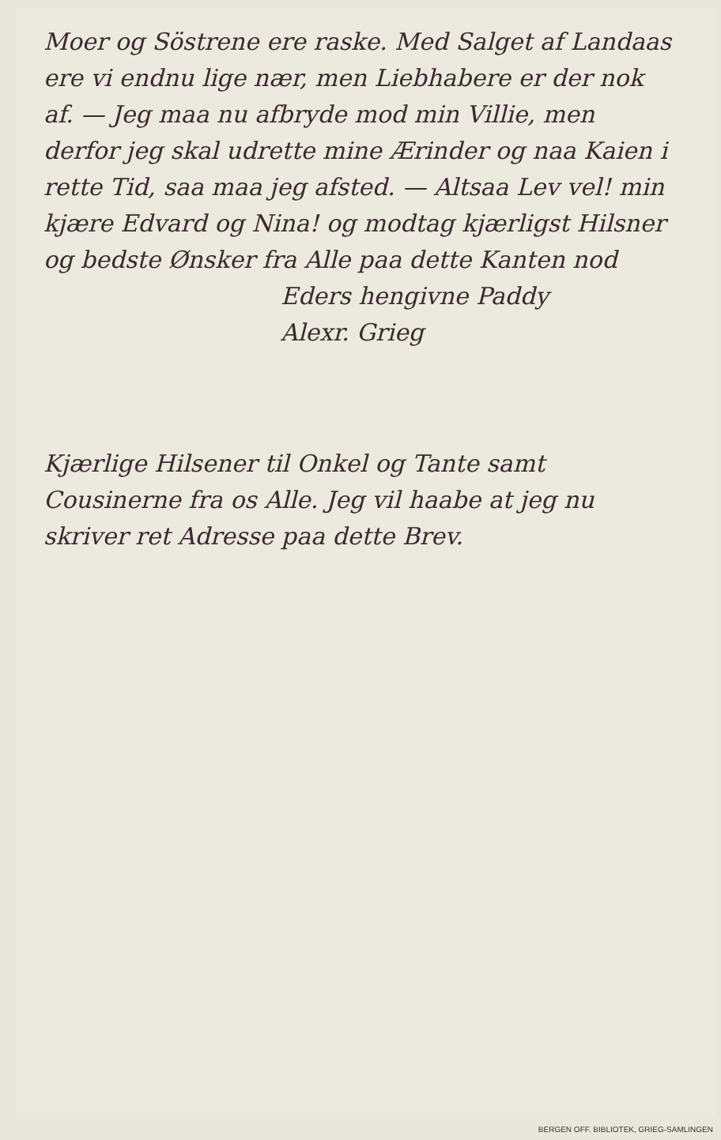Moer og Söstrene ere raske. Med Salget af Landaas ere vi endnu lige nær, men Liebhabere er der nok af. — Jeg maa nu afbryde mod min Villie, men derfor jeg skal udrette mine Ærinder og naa Kaien i rette Tid, saa maa jeg afsted. — Altsaa Lev vel! min kjære Edvard og Nina! og modtag kjærligst Hilsner og bedste Ønsker fra Alle paa dette Kanten nod
Eders hengivne Paddy
Alexr. Grieg
Kjærlige Hilsener til Onkel og Tante samt Cousinerne fra os Alle. Jeg vil haabe at jeg nu skriver ret Adresse paa dette Brev.
BERGEN OFF. BIBLIOTEK, GRIEG-SAMLINGEN